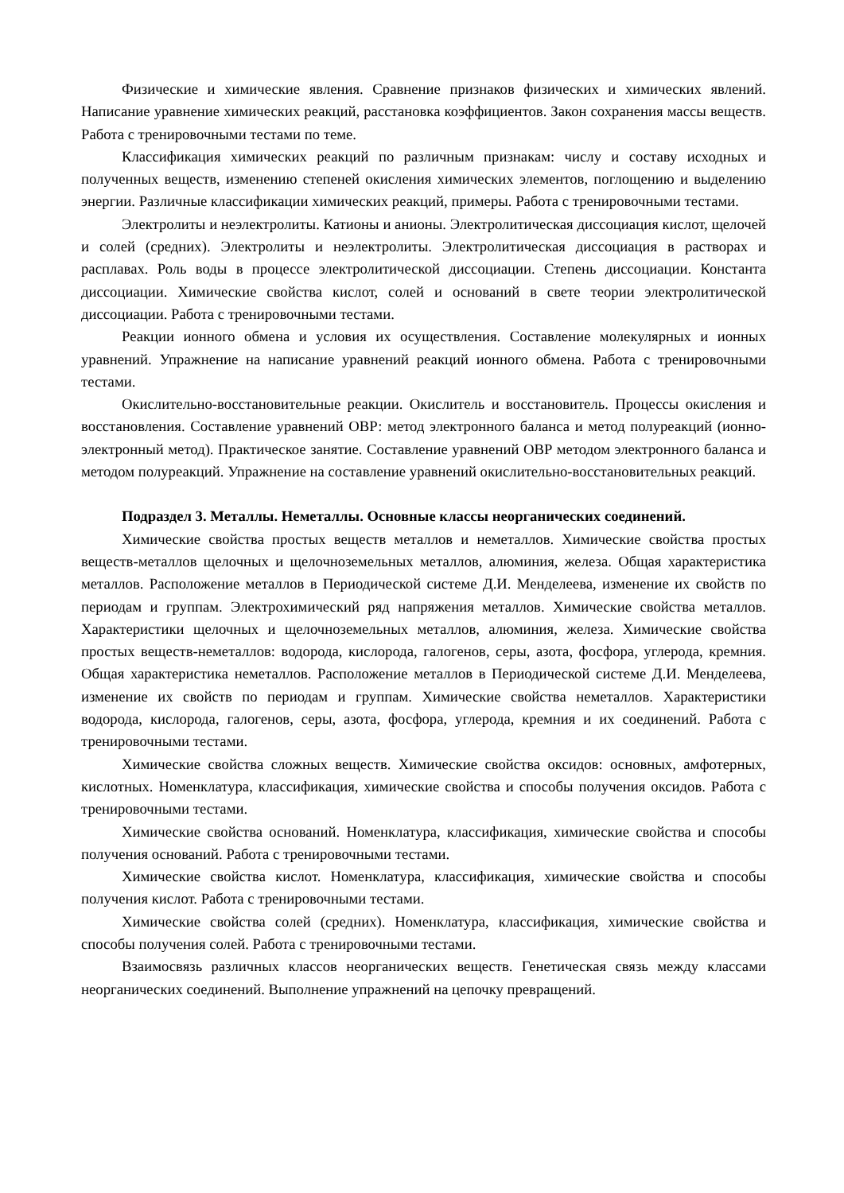Физические и химические явления. Сравнение признаков физических и химических явлений. Написание уравнение химических реакций, расстановка коэффициентов. Закон сохранения массы веществ. Работа с тренировочными тестами по теме.
Классификация химических реакций по различным признакам: числу и составу исходных и полученных веществ, изменению степеней окисления химических элементов, поглощению и выделению энергии. Различные классификации химических реакций, примеры. Работа с тренировочными тестами.
Электролиты и неэлектролиты. Катионы и анионы. Электролитическая диссоциация кислот, щелочей и солей (средних). Электролиты и неэлектролиты. Электролитическая диссоциация в растворах и расплавах. Роль воды в процессе электролитической диссоциации. Степень диссоциации. Константа диссоциации. Химические свойства кислот, солей и оснований в свете теории электролитической диссоциации. Работа с тренировочными тестами.
Реакции ионного обмена и условия их осуществления. Составление молекулярных и ионных уравнений. Упражнение на написание уравнений реакций ионного обмена. Работа с тренировочными тестами.
Окислительно-восстановительные реакции. Окислитель и восстановитель. Процессы окисления и восстановления. Составление уравнений ОВР: метод электронного баланса и метод полуреакций (ионно-электронный метод). Практическое занятие. Составление уравнений ОВР методом электронного баланса и методом полуреакций. Упражнение на составление уравнений окислительно-восстановительных реакций.
Подраздел 3. Металлы. Неметаллы. Основные классы неорганических соединений.
Химические свойства простых веществ металлов и неметаллов. Химические свойства простых веществ-металлов щелочных и щелочноземельных металлов, алюминия, железа. Общая характеристика металлов. Расположение металлов в Периодической системе Д.И. Менделеева, изменение их свойств по периодам и группам. Электрохимический ряд напряжения металлов. Химические свойства металлов. Характеристики щелочных и щелочноземельных металлов, алюминия, железа. Химические свойства простых веществ-неметаллов: водорода, кислорода, галогенов, серы, азота, фосфора, углерода, кремния. Общая характеристика неметаллов. Расположение металлов в Периодической системе Д.И. Менделеева, изменение их свойств по периодам и группам. Химические свойства неметаллов. Характеристики водорода, кислорода, галогенов, серы, азота, фосфора, углерода, кремния и их соединений. Работа с тренировочными тестами.
Химические свойства сложных веществ. Химические свойства оксидов: основных, амфотерных, кислотных. Номенклатура, классификация, химические свойства и способы получения оксидов. Работа с тренировочными тестами.
Химические свойства оснований. Номенклатура, классификация, химические свойства и способы получения оснований. Работа с тренировочными тестами.
Химические свойства кислот. Номенклатура, классификация, химические свойства и способы получения кислот. Работа с тренировочными тестами.
Химические свойства солей (средних). Номенклатура, классификация, химические свойства и способы получения солей. Работа с тренировочными тестами.
Взаимосвязь различных классов неорганических веществ. Генетическая связь между классами неорганических соединений. Выполнение упражнений на цепочку превращений.